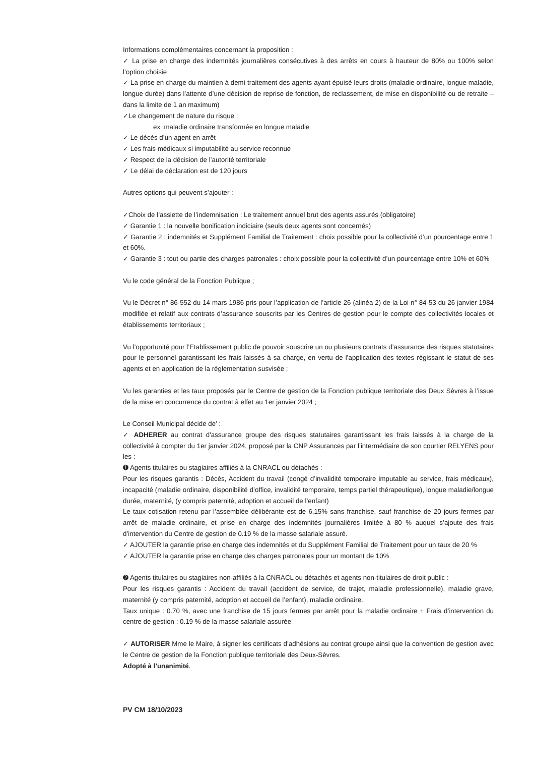Informations complémentaires concernant la proposition :
✓ La prise en charge des indemnités journalières consécutives à des arrêts en cours à hauteur de 80% ou 100% selon l’option choisie
✓ La prise en charge du maintien à demi-traitement des agents ayant épuisé leurs droits (maladie ordinaire, longue maladie, longue durée) dans l’attente d’une décision de reprise de fonction, de reclassement, de mise en disponibilité ou de retraite – dans la limite de 1 an maximum)
✓Le changement de nature du risque :
ex :maladie ordinaire transformée en longue maladie
✓ Le décès d’un agent en arrêt
✓ Les frais médicaux si imputabilité au service reconnue
✓ Respect de la décision de l’autorité territoriale
✓ Le délai de déclaration est de 120 jours
Autres options qui peuvent s’ajouter :
✓Choix de l’assiette de l’indemnisation : Le traitement annuel brut des agents assurés (obligatoire)
✓ Garantie 1 : la nouvelle bonification indiciaire (seuls deux agents sont concernés)
✓ Garantie 2 : indemnités et Supplément Familial de Traitement : choix possible pour la collectivité d’un pourcentage entre 1 et 60%.
✓ Garantie 3 : tout ou partie des charges patronales : choix possible pour la collectivité d’un pourcentage entre 10% et 60%
Vu le code général de la Fonction Publique ;
Vu le Décret n° 86-552 du 14 mars 1986 pris pour l’application de l’article 26 (alinéa 2) de la Loi n° 84-53 du 26 janvier 1984 modifiée et relatif aux contrats d’assurance souscrits par les Centres de gestion pour le compte des collectivités locales et établissements territoriaux ;
Vu l’opportunité pour l’Etablissement public de pouvoir souscrire un ou plusieurs contrats d’assurance des risques statutaires pour le personnel garantissant les frais laissés à sa charge, en vertu de l’application des textes régissant le statut de ses agents et en application de la réglementation susvisée ;
Vu les garanties et les taux proposés par le Centre de gestion de la Fonction publique territoriale des Deux Sèvres à l’issue de la mise en concurrence du contrat à effet au 1er janvier 2024 ;
Le Conseil Municipal décide de’ :
✓ ADHERER au contrat d'assurance groupe des risques statutaires garantissant les frais laissés à la charge de la collectivité à compter du 1er janvier 2024, proposé par la CNP Assurances par l’intermédiaire de son courtier RELYENS pour les :
➊ Agents titulaires ou stagiaires affiliés à la CNRACL ou détachés :
Pour les risques garantis : Décès, Accident du travail (congé d’invalidité temporaire imputable au service, frais médicaux), incapacité (maladie ordinaire, disponibilité d’office, invalidité temporaire, temps partiel thérapeutique), longue maladie/longue durée, maternité, (y compris paternité, adoption et accueil de l’enfant)
Le taux cotisation retenu par l’assemblée délibérante est de 6,15% sans franchise, sauf franchise de 20 jours fermes par arrêt de maladie ordinaire, et prise en charge des indemnités journalières limitée à 80 % auquel s’ajoute des frais d’intervention du Centre de gestion de 0.19 % de la masse salariale assuré.
✓ AJOUTER la garantie prise en charge des indemnités et du Supplément Familial de Traitement pour un taux de 20 %
✓ AJOUTER la garantie prise en charge des charges patronales pour un montant de 10%
➋ Agents titulaires ou stagiaires non-affiliés à la CNRACL ou détachés et agents non-titulaires de droit public :
Pour les risques garantis : Accident du travail (accident de service, de trajet, maladie professionnelle), maladie grave, maternité (y compris paternité, adoption et accueil de l’enfant), maladie ordinaire.
Taux unique : 0.70 %, avec une franchise de 15 jours fermes par arrêt pour la maladie ordinaire + Frais d’intervention du centre de gestion : 0.19 % de la masse salariale assurée
✓ AUTORISER Mme le Maire, à signer les certificats d’adhésions au contrat groupe ainsi que la convention de gestion avec le Centre de gestion de la Fonction publique territoriale des Deux-Sèvres.
Adopté à l’unanimité.
PV CM 18/10/2023